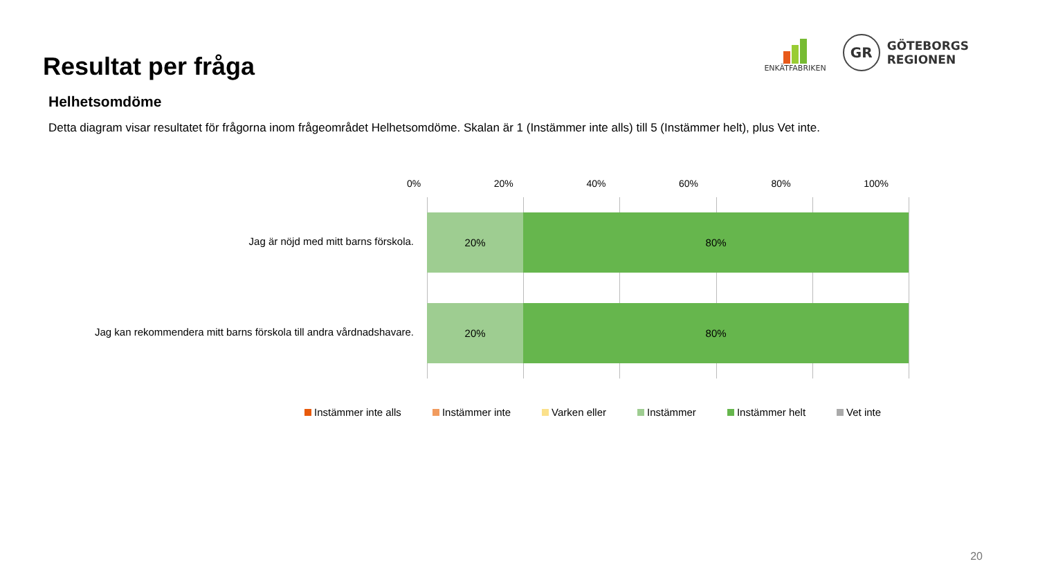Resultat per fråga
ENKÄTFABRIKEN
GR
GÖTEBORGS
REGIONEN
Helhetsomdöme
Detta diagram visar resultatet för frågorna inom frågeområdet Helhetsomdöme. Skalan är 1 (Instämmer inte alls) till 5 (Instämmer helt), plus Vet inte.
0% 20% 40% 60% 80% 100%
Jag är nöjd med mitt barns förskola.
20% 80%
Jag kan rekommendera mitt barns förskola till andra vårdnadshavare.
20% 80%
Instämmer inte alls Instämmer inte Varken eller Instämmer Instämmer helt Vet inte
20